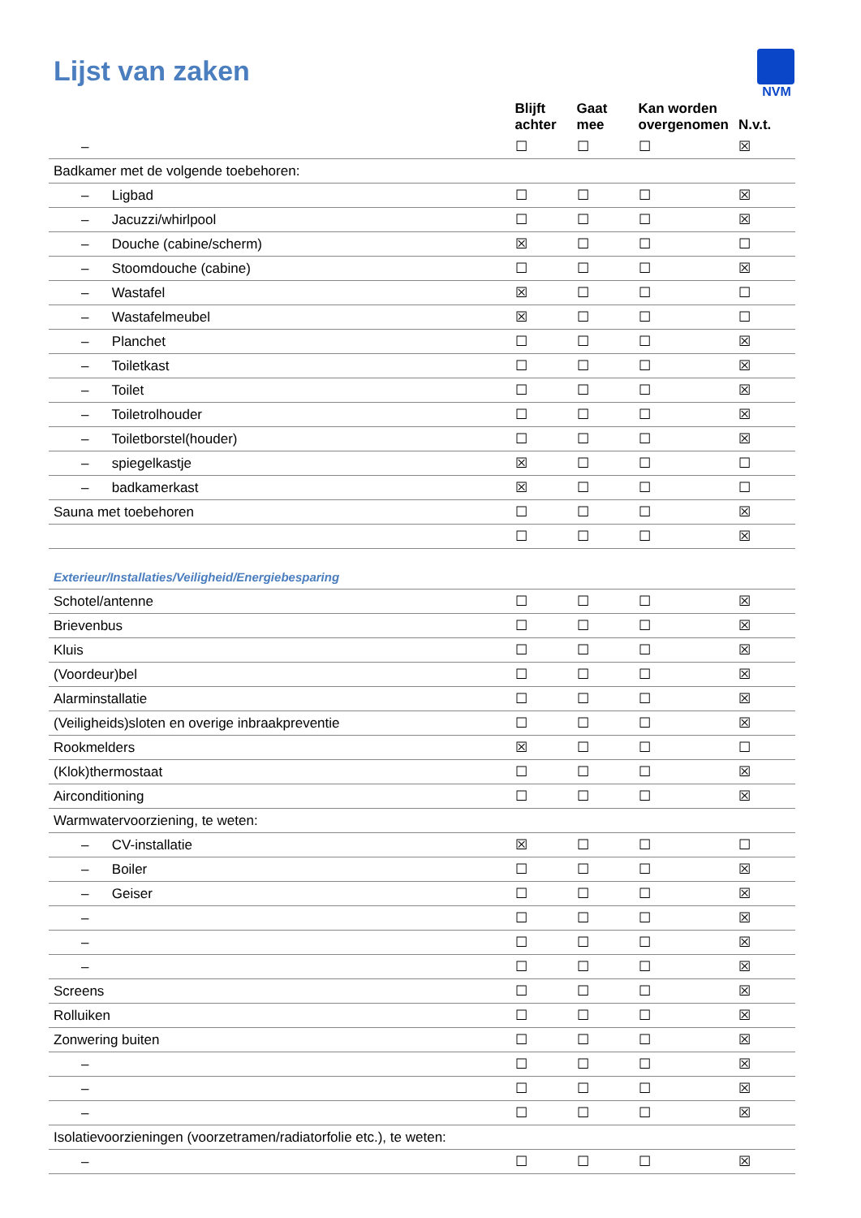Lijst van zaken
NVM
| | Blijft achter | Gaat mee | Kan worden overgenomen | N.v.t. |
| --- | --- | --- | --- | --- |
| – | ☐ | ☐ | ☐ | ☒ |
| Badkamer met de volgende toebehoren: | | | | |
| – Ligbad | ☐ | ☐ | ☐ | ☒ |
| – Jacuzzi/whirlpool | ☐ | ☐ | ☐ | ☒ |
| – Douche (cabine/scherm) | ☒ | ☐ | ☐ | ☐ |
| – Stoomdouche (cabine) | ☐ | ☐ | ☐ | ☒ |
| – Wastafel | ☒ | ☐ | ☐ | ☐ |
| – Wastafelmeubel | ☒ | ☐ | ☐ | ☐ |
| – Planchet | ☐ | ☐ | ☐ | ☒ |
| – Toiletkast | ☐ | ☐ | ☐ | ☒ |
| – Toilet | ☐ | ☐ | ☐ | ☒ |
| – Toiletrolhouder | ☐ | ☐ | ☐ | ☒ |
| – Toiletborstel(houder) | ☐ | ☐ | ☐ | ☒ |
| – spiegelkastje | ☒ | ☐ | ☐ | ☐ |
| – badkamerkast | ☒ | ☐ | ☐ | ☐ |
| Sauna met toebehoren | ☐ | ☐ | ☐ | ☒ |
| | ☐ | ☐ | ☐ | ☒ |
| Exterieur/Installaties/Veiligheid/Energiebesparing | | | | |
| Schotel/antenne | ☐ | ☐ | ☐ | ☒ |
| Brievenbus | ☐ | ☐ | ☐ | ☒ |
| Kluis | ☐ | ☐ | ☐ | ☒ |
| (Voordeur)bel | ☐ | ☐ | ☐ | ☒ |
| Alarminstallatie | ☐ | ☐ | ☐ | ☒ |
| (Veiligheids)sloten en overige inbraakpreventie | ☐ | ☐ | ☐ | ☒ |
| Rookmelders | ☒ | ☐ | ☐ | ☐ |
| (Klok)thermostaat | ☐ | ☐ | ☐ | ☒ |
| Airconditioning | ☐ | ☐ | ☐ | ☒ |
| Warmwatervoorziening, te weten: | | | | |
| – CV-installatie | ☒ | ☐ | ☐ | ☐ |
| – Boiler | ☐ | ☐ | ☐ | ☒ |
| – Geiser | ☐ | ☐ | ☐ | ☒ |
| – | ☐ | ☐ | ☐ | ☒ |
| – | ☐ | ☐ | ☐ | ☒ |
| – | ☐ | ☐ | ☐ | ☒ |
| Screens | ☐ | ☐ | ☐ | ☒ |
| Rolluiken | ☐ | ☐ | ☐ | ☒ |
| Zonwering buiten | ☐ | ☐ | ☐ | ☒ |
| – | ☐ | ☐ | ☐ | ☒ |
| – | ☐ | ☐ | ☐ | ☒ |
| – | ☐ | ☐ | ☐ | ☒ |
| Isolatievoorzieningen (voorzetramen/radiatorfolie etc.), te weten: | | | | |
| – | ☐ | ☐ | ☐ | ☒ |